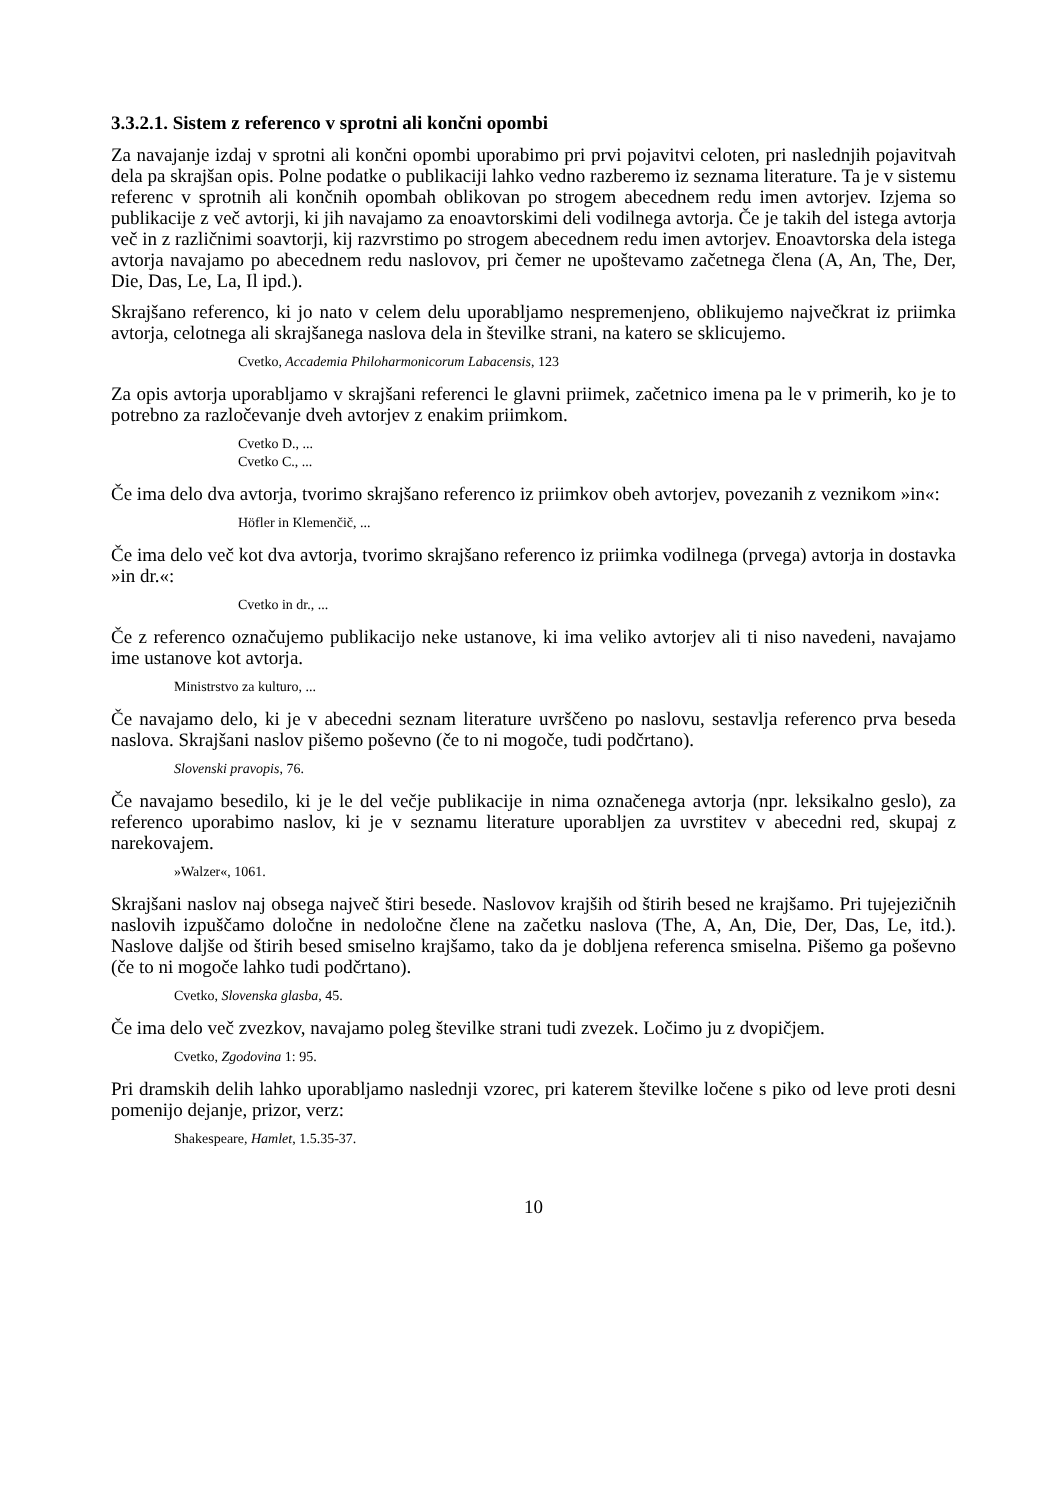3.3.2.1. Sistem z referenco v sprotni ali končni opombi
Za navajanje izdaj v sprotni ali končni opombi uporabimo pri prvi pojavitvi celoten, pri naslednjih pojavitvah dela pa skrajšan opis. Polne podatke o publikaciji lahko vedno razberemo iz seznama literature. Ta je v sistemu referenc v sprotnih ali končnih opombah oblikovan po strogem abecednem redu imen avtorjev. Izjema so publikacije z več avtorji, ki jih navajamo za enoavtorskimi deli vodilnega avtorja. Če je takih del istega avtorja več in z različnimi soavtorji, kij razvrstimo po strogem abecednem redu imen avtorjev. Enoavtorska dela istega avtorja navajamo po abecednem redu naslovov, pri čemer ne upoštevamo začetnega člena (A, An, The, Der, Die, Das, Le, La, Il ipd.).
Skrajšano referenco, ki jo nato v celem delu uporabljamo nespremenjeno, oblikujemo največkrat iz priimka avtorja, celotnega ali skrajšanega naslova dela in številke strani, na katero se sklicujemo.
Cvetko, Accademia Philoharmonicorum Labacensis, 123
Za opis avtorja uporabljamo v skrajšani referenci le glavni priimek, začetnico imena pa le v primerih, ko je to potrebno za razločevanje dveh avtorjev z enakim priimkom.
Cvetko D., ...
Cvetko C., ...
Če ima delo dva avtorja, tvorimo skrajšano referenco iz priimkov obeh avtorjev, povezanih z veznikom »in«:
Höfler in Klemenčič, ...
Če ima delo več kot dva avtorja, tvorimo skrajšano referenco iz priimka vodilnega (prvega) avtorja in dostavka »in dr.«:
Cvetko in dr., ...
Če z referenco označujemo publikacijo neke ustanove, ki ima veliko avtorjev ali ti niso navedeni, navajamo ime ustanove kot avtorja.
Ministrstvo za kulturo, ...
Če navajamo delo, ki je v abecedni seznam literature uvrščeno po naslovu, sestavlja referenco prva beseda naslova. Skrajšani naslov pišemo poševno (če to ni mogoče, tudi podčrtano).
Slovenski pravopis, 76.
Če navajamo besedilo, ki je le del večje publikacije in nima označenega avtorja (npr. leksikalno geslo), za referenco uporabimo naslov, ki je v seznamu literature uporabljen za uvrstitev v abecedni red, skupaj z narekovajem.
»Walzer«, 1061.
Skrajšani naslov naj obsega največ štiri besede. Naslovov krajših od štirih besed ne krajšamo. Pri tujejezičnih naslovih izpuščamo določne in nedoločne člene na začetku naslova (The, A, An, Die, Der, Das, Le, itd.). Naslove daljše od štirih besed smiselno krajšamo, tako da je dobljena referenca smiselna. Pišemo ga poševno (če to ni mogoče lahko tudi podčrtano).
Cvetko, Slovenska glasba, 45.
Če ima delo več zvezkov, navajamo poleg številke strani tudi zvezek. Ločimo ju z dvopičjem.
Cvetko, Zgodovina 1: 95.
Pri dramskih delih lahko uporabljamo naslednji vzorec, pri katerem številke ločene s piko od leve proti desni pomenijo dejanje, prizor, verz:
Shakespeare, Hamlet, 1.5.35-37.
10